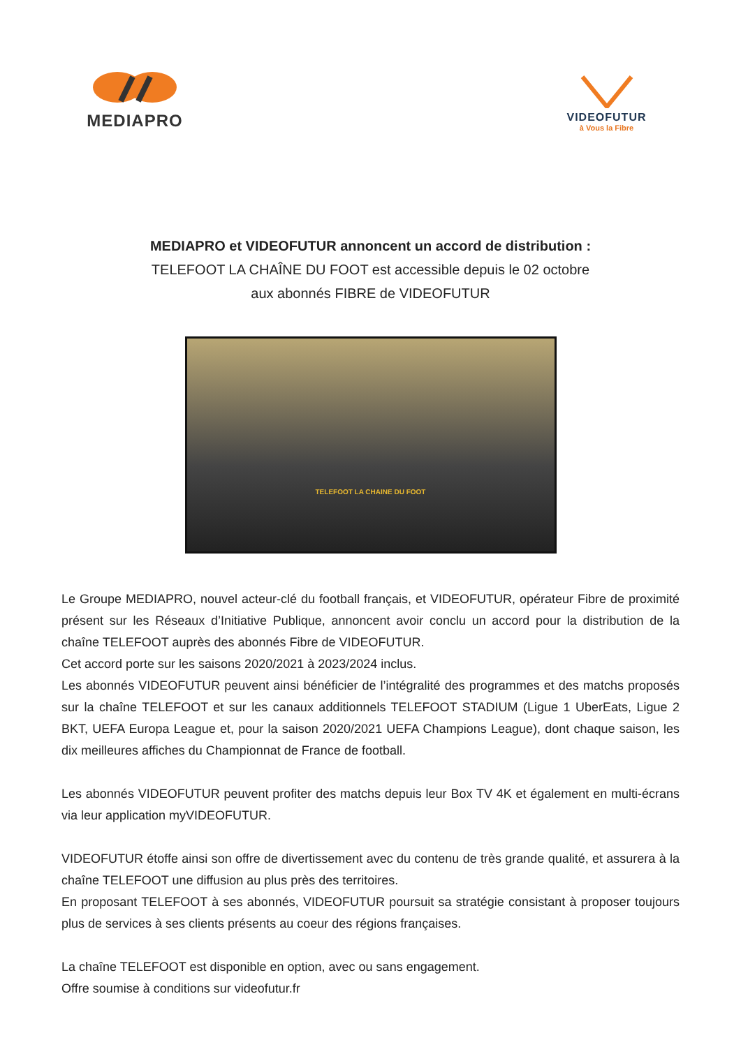MEDIAPRO
VIDEOFUTUR
à Vous la Fibre
MEDIAPRO et VIDEOFUTUR annoncent un accord de distribution :
TELEFOOT LA CHAÎNE DU FOOT est accessible depuis le 02 octobre
aux abonnés FIBRE de VIDEOFUTUR
TELEFOOT LA CHAINE DU FOOT
Le Groupe MEDIAPRO, nouvel acteur-clé du football français, et VIDEOFUTUR, opérateur Fibre de proximité présent sur les Réseaux d’Initiative Publique, annoncent avoir conclu un accord pour la distribution de la chaîne TELEFOOT auprès des abonnés Fibre de VIDEOFUTUR.
Cet accord porte sur les saisons 2020/2021 à 2023/2024 inclus.
Les abonnés VIDEOFUTUR peuvent ainsi bénéficier de l’intégralité des programmes et des matchs proposés sur la chaîne TELEFOOT et sur les canaux additionnels TELEFOOT STADIUM (Ligue 1 UberEats, Ligue 2 BKT, UEFA Europa League et, pour la saison 2020/2021 UEFA Champions League), dont chaque saison, les dix meilleures affiches du Championnat de France de football.
Les abonnés VIDEOFUTUR peuvent profiter des matchs depuis leur Box TV 4K et également en multi-écrans via leur application myVIDEOFUTUR.
VIDEOFUTUR étoffe ainsi son offre de divertissement avec du contenu de très grande qualité, et assurera à la chaîne TELEFOOT une diffusion au plus près des territoires.
En proposant TELEFOOT à ses abonnés, VIDEOFUTUR poursuit sa stratégie consistant à proposer toujours plus de services à ses clients présents au coeur des régions françaises.
La chaîne TELEFOOT est disponible en option, avec ou sans engagement.
Offre soumise à conditions sur videofutur.fr